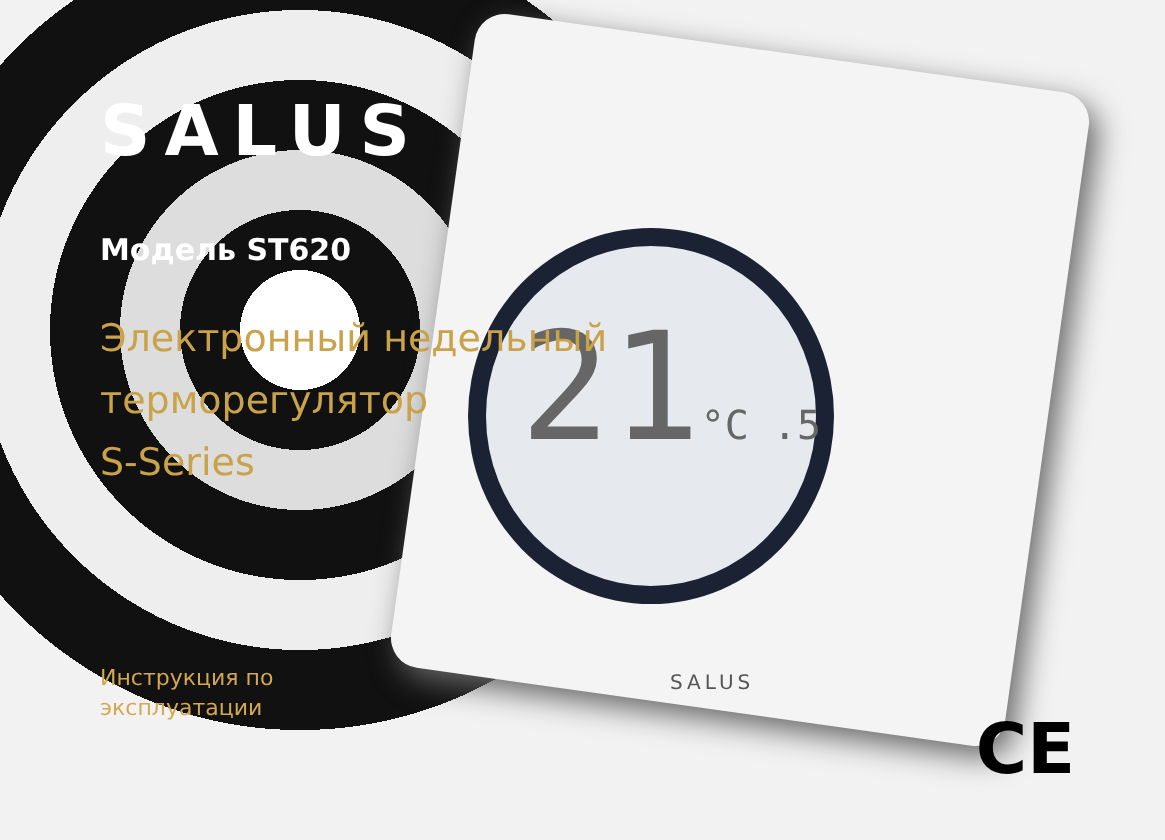21°C .5
SALUS
SALUS
Модель ST620
Электронный недельный
терморегулятор
S-Series
Инструкция по
эксплуатации
CE